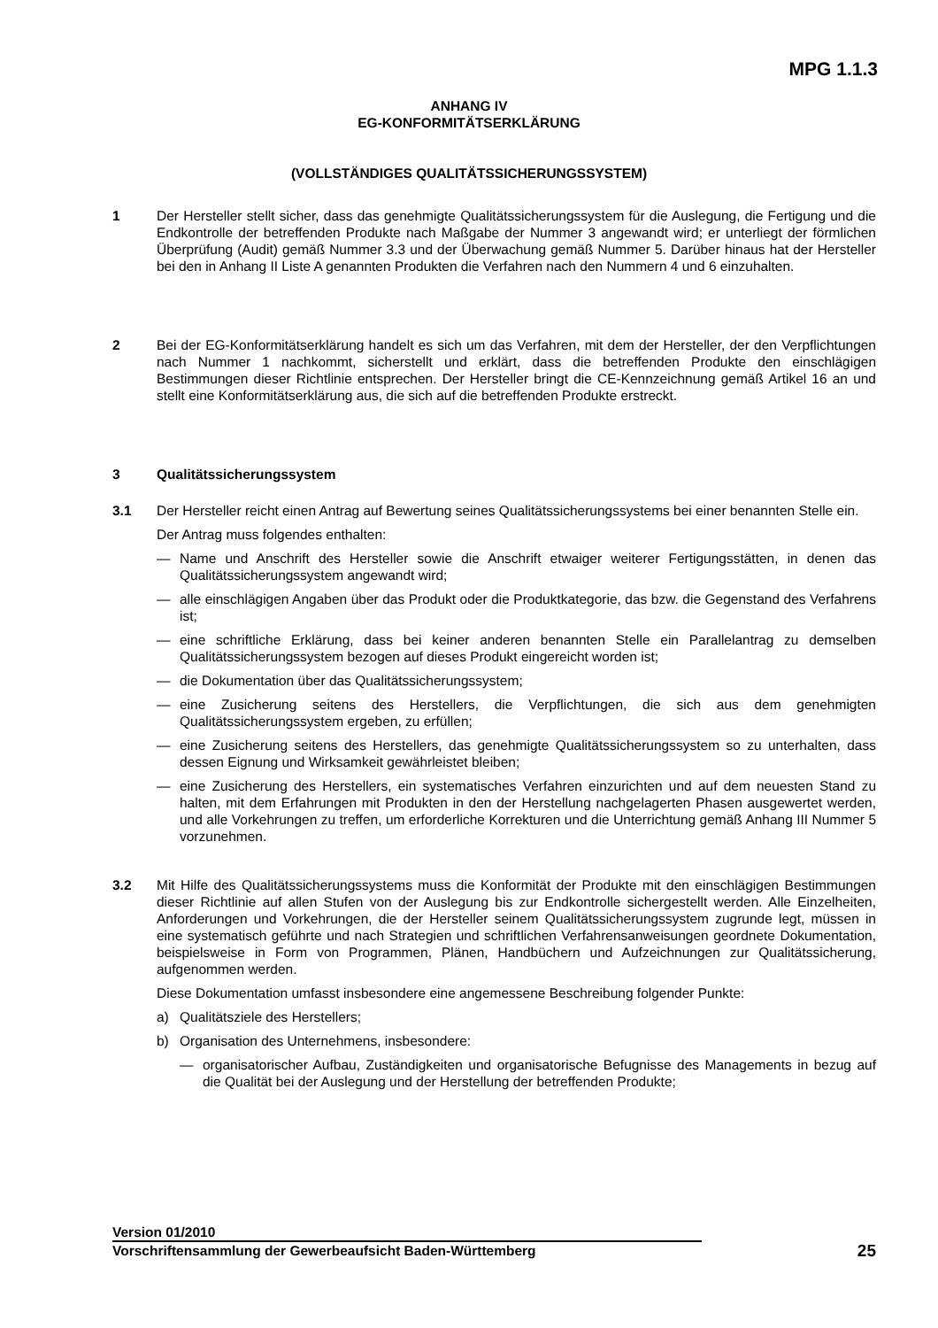MPG 1.1.3
ANHANG IV
EG-KONFORMITÄTSERKLÄRUNG
(VOLLSTÄNDIGES QUALITÄTSSICHERUNGSSYSTEM)
1 Der Hersteller stellt sicher, dass das genehmigte Qualitätssicherungssystem für die Auslegung, die Fertigung und die Endkontrolle der betreffenden Produkte nach Maßgabe der Nummer 3 angewandt wird; er unterliegt der förmlichen Überprüfung (Audit) gemäß Nummer 3.3 und der Überwachung gemäß Nummer 5. Darüber hinaus hat der Hersteller bei den in Anhang II Liste A genannten Produkten die Verfahren nach den Nummern 4 und 6 einzuhalten.
2 Bei der EG-Konformitätserklärung handelt es sich um das Verfahren, mit dem der Hersteller, der den Verpflichtungen nach Nummer 1 nachkommt, sicherstellt und erklärt, dass die betreffenden Produkte den einschlägigen Bestimmungen dieser Richtlinie entsprechen. Der Hersteller bringt die CE-Kennzeichnung gemäß Artikel 16 an und stellt eine Konformitätserklärung aus, die sich auf die betreffenden Produkte erstreckt.
3 Qualitätssicherungssystem
3.1 Der Hersteller reicht einen Antrag auf Bewertung seines Qualitätssicherungssystems bei einer benannten Stelle ein.
Der Antrag muss folgendes enthalten:
— Name und Anschrift des Hersteller sowie die Anschrift etwaiger weiterer Fertigungsstätten, in denen das Qualitätssicherungssystem angewandt wird;
— alle einschlägigen Angaben über das Produkt oder die Produktkategorie, das bzw. die Gegenstand des Verfahrens ist;
— eine schriftliche Erklärung, dass bei keiner anderen benannten Stelle ein Parallelantrag zu demselben Qualitätssicherungssystem bezogen auf dieses Produkt eingereicht worden ist;
— die Dokumentation über das Qualitätssicherungssystem;
— eine Zusicherung seitens des Herstellers, die Verpflichtungen, die sich aus dem genehmigten Qualitätssicherungssystem ergeben, zu erfüllen;
— eine Zusicherung seitens des Herstellers, das genehmigte Qualitätssicherungssystem so zu unterhalten, dass dessen Eignung und Wirksamkeit gewährleistet bleiben;
— eine Zusicherung des Herstellers, ein systematisches Verfahren einzurichten und auf dem neuesten Stand zu halten, mit dem Erfahrungen mit Produkten in den der Herstellung nachgelagerten Phasen ausgewertet werden, und alle Vorkehrungen zu treffen, um erforderliche Korrekturen und die Unterrichtung gemäß Anhang III Nummer 5 vorzunehmen.
3.2 Mit Hilfe des Qualitätssicherungssystems muss die Konformität der Produkte mit den einschlägigen Bestimmungen dieser Richtlinie auf allen Stufen von der Auslegung bis zur Endkontrolle sichergestellt werden. Alle Einzelheiten, Anforderungen und Vorkehrungen, die der Hersteller seinem Qualitätssicherungssystem zugrunde legt, müssen in eine systematisch geführte und nach Strategien und schriftlichen Verfahrensanweisungen geordnete Dokumentation, beispielsweise in Form von Programmen, Plänen, Handbüchern und Aufzeichnungen zur Qualitätssicherung, aufgenommen werden.
Diese Dokumentation umfasst insbesondere eine angemessene Beschreibung folgender Punkte:
a) Qualitätsziele des Herstellers;
b) Organisation des Unternehmens, insbesondere:
— organisatorischer Aufbau, Zuständigkeiten und organisatorische Befugnisse des Managements in bezug auf die Qualität bei der Auslegung und der Herstellung der betreffenden Produkte;
Version 01/2010
Vorschriftensammlung der Gewerbeaufsicht Baden-Württemberg 25